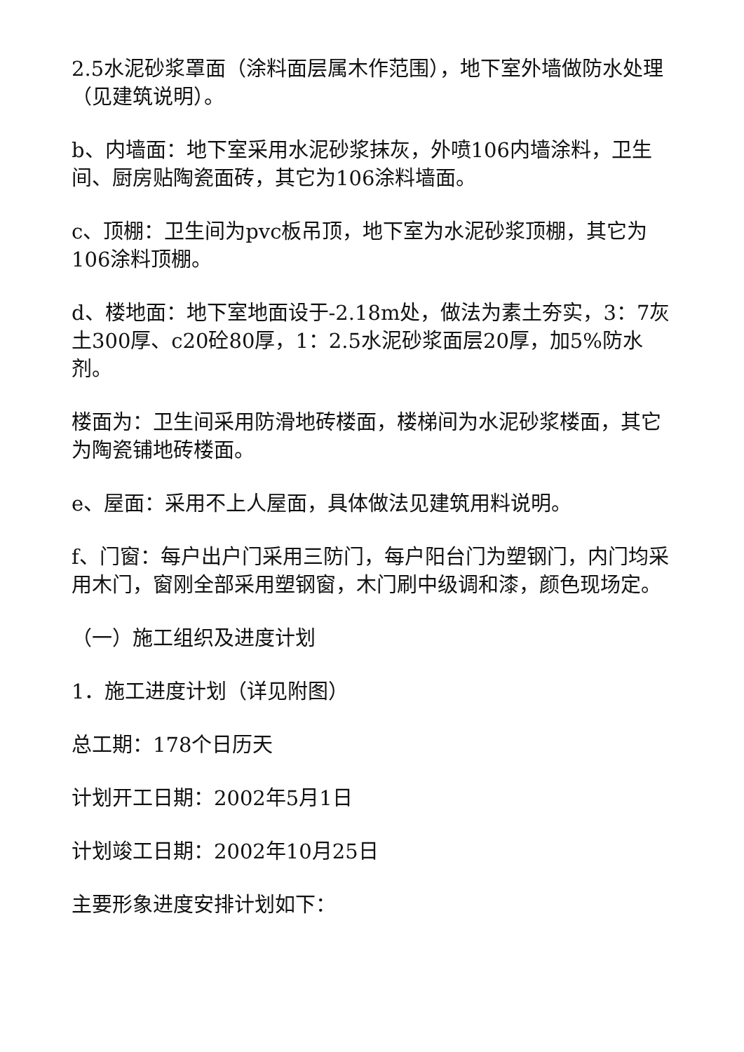2.5水泥砂浆罩面（涂料面层属木作范围），地下室外墙做防水处理（见建筑说明）。
b、内墙面：地下室采用水泥砂浆抹灰，外喷106内墙涂料，卫生间、厨房贴陶瓷面砖，其它为106涂料墙面。
c、顶棚：卫生间为pvc板吊顶，地下室为水泥砂浆顶棚，其它为106涂料顶棚。
d、楼地面：地下室地面设于-2.18m处，做法为素土夯实，3：7灰土300厚、c20砼80厚，1：2.5水泥砂浆面层20厚，加5%防水剂。
楼面为：卫生间采用防滑地砖楼面，楼梯间为水泥砂浆楼面，其它为陶瓷铺地砖楼面。
e、屋面：采用不上人屋面，具体做法见建筑用料说明。
f、门窗：每户出户门采用三防门，每户阳台门为塑钢门，内门均采用木门，窗刚全部采用塑钢窗，木门刷中级调和漆，颜色现场定。
（一）施工组织及进度计划
1．施工进度计划（详见附图）
总工期：178个日历天
计划开工日期：2002年5月1日
计划竣工日期：2002年10月25日
主要形象进度安排计划如下：